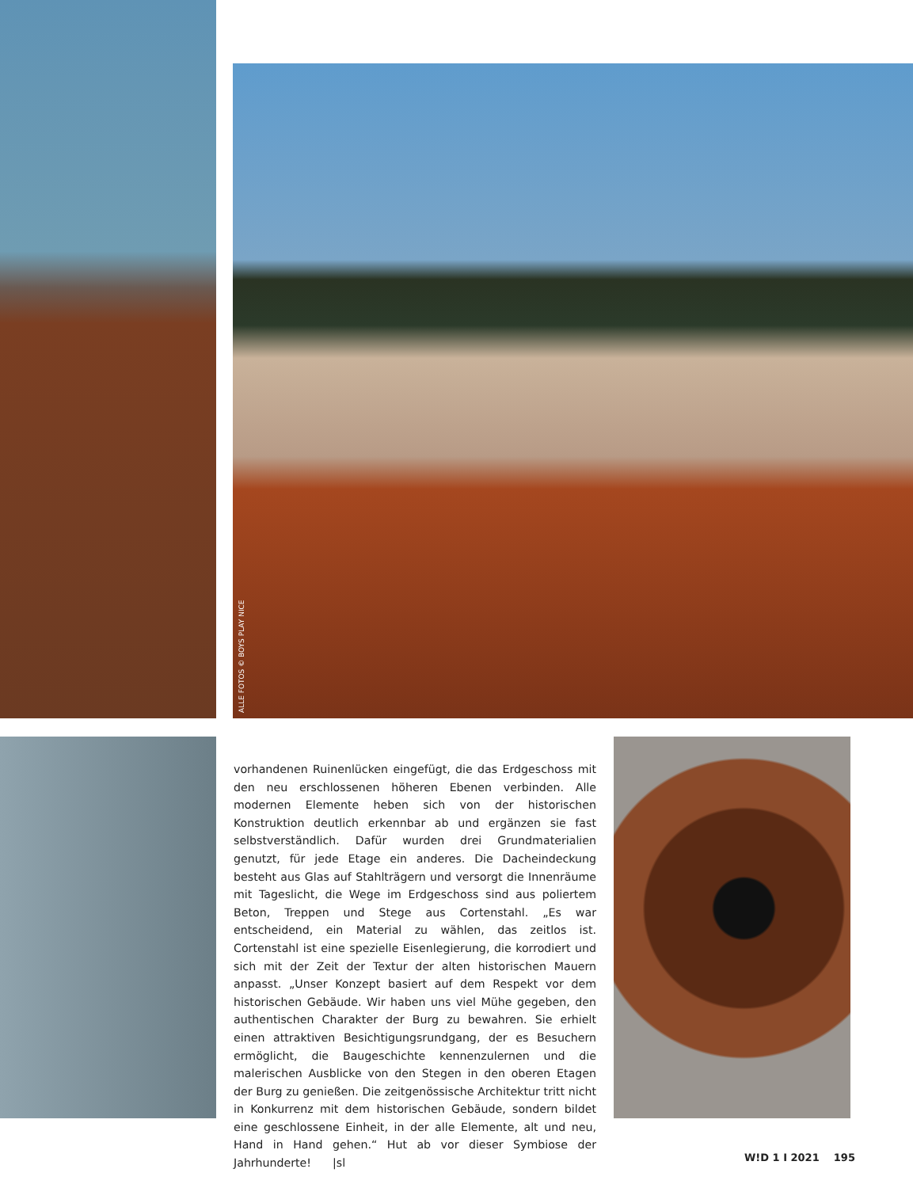ALLE FOTOS © BOYS PLAY NICE
vorhandenen Ruinenlücken eingefügt, die das Erdgeschoss mit den neu erschlossenen höheren Ebenen verbinden. Alle modernen Elemente heben sich von der historischen Konstruktion deutlich erkennbar ab und ergänzen sie fast selbstverständlich. Dafür wurden drei Grundmaterialien genutzt, für jede Etage ein anderes. Die Dacheindeckung besteht aus Glas auf Stahlträgern und versorgt die Innenräume mit Tageslicht, die Wege im Erdgeschoss sind aus poliertem Beton, Treppen und Stege aus Cortenstahl. „Es war entscheidend, ein Material zu wählen, das zeitlos ist. Cortenstahl ist eine spezielle Eisenlegierung, die korrodiert und sich mit der Zeit der Textur der alten historischen Mauern anpasst. „Unser Konzept basiert auf dem Respekt vor dem historischen Gebäude. Wir haben uns viel Mühe gegeben, den authentischen Charakter der Burg zu bewahren. Sie erhielt einen attraktiven Besichtigungsrundgang, der es Besuchern ermöglicht, die Baugeschichte kennenzulernen und die malerischen Ausblicke von den Stegen in den oberen Etagen der Burg zu genießen. Die zeitgenössische Architektur tritt nicht in Konkurrenz mit dem historischen Gebäude, sondern bildet eine geschlossene Einheit, in der alle Elemente, alt und neu, Hand in Hand gehen.“ Hut ab vor dieser Symbiose der Jahrhunderte! |sl
W!D 1 I 2021 195